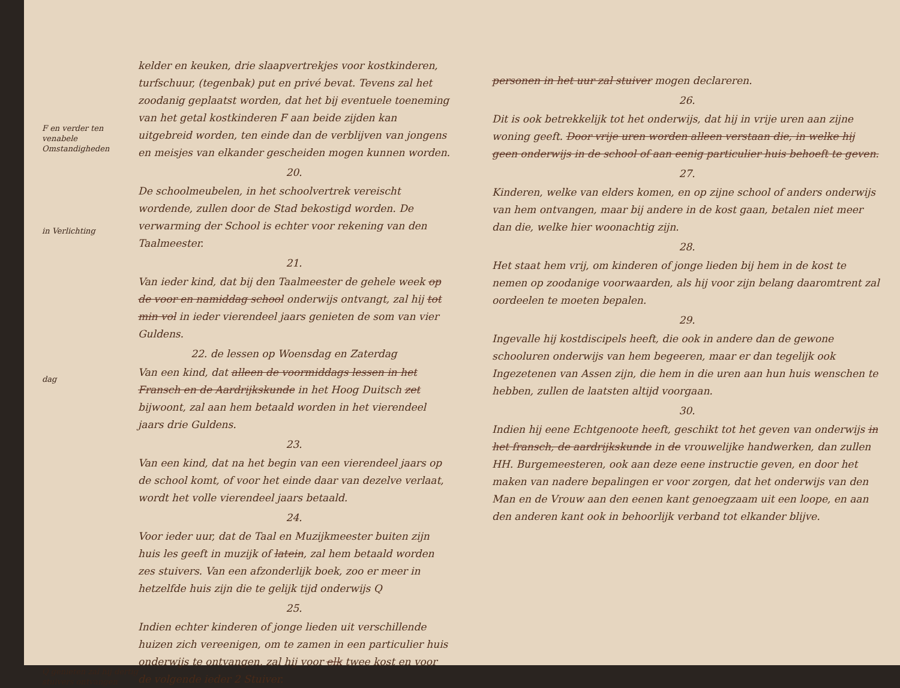F en verder ten venabele Omstandigheden
in Verlichting
dag
Q genieten zal hij dertig stuivers ontvangen
kelder en keuken, drie slaapvertrekjes voor kostkinderen, turfschuur, (tegenbak) put en privé bevat. Tevens zal het zoodanig geplaatst worden, dat het bij eventuele toeneming van het getal kostkinderen F aan beide zijden kan uitgebreid worden, ten einde dan de verblijven van jongens en meisjes van elkander gescheiden mogen kunnen worden.
20.
De schoolmeubelen, in het schoolvertrek vereischt wordende, zullen door de Stad bekostigd worden. De verwarming der School is echter voor rekening van den Taalmeester.
21.
Van ieder kind, dat bij den Taalmeester de gehele week op de voor en namiddag school onderwijs ontvangt, zal hij tot min vol in ieder vierendeel jaars genieten de som van vier Guldens.
22. de lessen op Woensdag en Zaterdag
Van een kind, dat alleen de voormiddags lessen in het Fransch en de Aardrijkskunde in het Hoog Duitsch zet bijwoont, zal aan hem betaald worden in het vierendeel jaars drie Guldens.
23.
Van een kind, dat na het begin van een vierendeel jaars op de school komt, of voor het einde daar van dezelve verlaat, wordt het volle vierendeel jaars betaald.
24.
Voor ieder uur, dat de Taal en Muzijkmeester buiten zijn huis les geeft in muzijk of latein, zal hem betaald worden zes stuivers. Van een afzonderlijk boek, zoo er meer in hetzelfde huis zijn die te gelijk tijd onderwijs Q
25.
Indien echter kinderen of jonge lieden uit verschillende huizen zich vereenigen, om te zamen in een particulier huis onderwijs te ontvangen, zal hij voor elk twee kost en voor de volgende ieder 2 Stuiver.
personen in het uur zal stuiver mogen declareren.
26.
Dit is ook betrekkelijk tot het onderwijs, dat hij in vrije uren aan zijne woning geeft. Door vrije uren worden alleen verstaan die, in welke hij geen onderwijs in de school of aan eenig particulier huis behoeft te geven.
27.
Kinderen, welke van elders komen, en op zijne school of anders onderwijs van hem ontvangen, maar bij andere in de kost gaan, betalen niet meer dan die, welke hier woonachtig zijn.
28.
Het staat hem vrij, om kinderen of jonge lieden bij hem in de kost te nemen op zoodanige voorwaarden, als hij voor zijn belang daaromtrent zal oordeelen te moeten bepalen.
29.
Ingevalle hij kostdiscipels heeft, die ook in andere dan de gewone schooluren onderwijs van hem begeeren, maar er dan tegelijk ook Ingezetenen van Assen zijn, die hem in die uren aan hun huis wenschen te hebben, zullen de laatsten altijd voorgaan.
30.
Indien hij eene Echtgenoote heeft, geschikt tot het geven van onderwijs in het fransch, de aardrijkskunde in de vrouwelijke handwerken, dan zullen HH. Burgemeesteren, ook aan deze eene instructie geven, en door het maken van nadere bepalingen er voor zorgen, dat het onderwijs van den Man en de Vrouw aan den eenen kant genoegzaam uit een loope, en aan den anderen kant ook in behoorlijk verband tot elkander blijve.